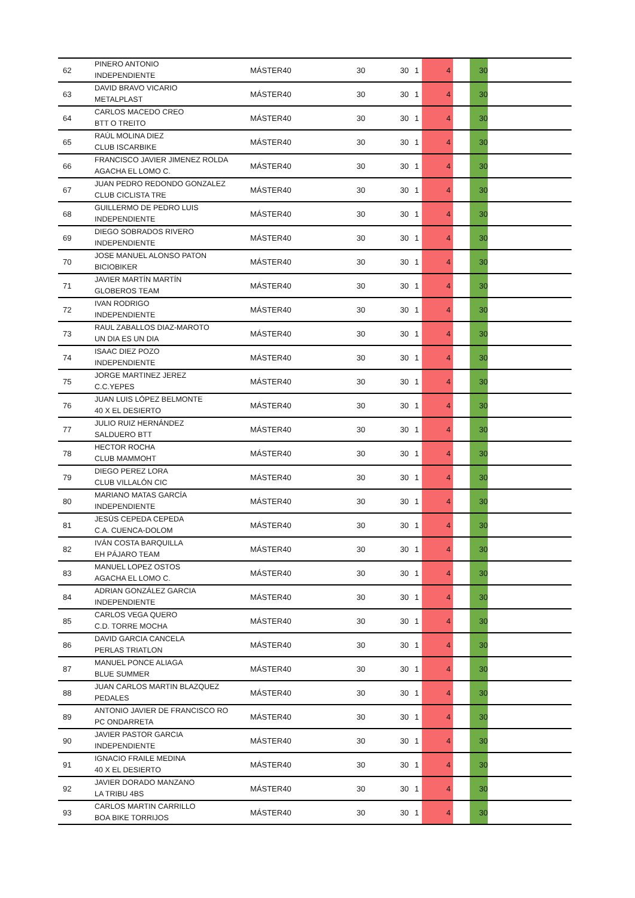| 62 | PINERO ANTONIO INDEPENDIENTE | MÁSTER40 | 30 | 30 | 1 | 4 | | 30 | |
| 63 | DAVID BRAVO VICARIO METALPLAST | MÁSTER40 | 30 | 30 | 1 | 4 | | 30 | |
| 64 | CARLOS MACEDO CREO BTT O TREITO | MÁSTER40 | 30 | 30 | 1 | 4 | | 30 | |
| 65 | RAÚL MOLINA DIEZ CLUB ISCARBIKE | MÁSTER40 | 30 | 30 | 1 | 4 | | 30 | |
| 66 | FRANCISCO JAVIER JIMENEZ ROLDA AGACHA EL LOMO C. | MÁSTER40 | 30 | 30 | 1 | 4 | | 30 | |
| 67 | JUAN PEDRO REDONDO GONZALEZ CLUB CICLISTA TRE | MÁSTER40 | 30 | 30 | 1 | 4 | | 30 | |
| 68 | GUILLERMO DE PEDRO LUIS INDEPENDIENTE | MÁSTER40 | 30 | 30 | 1 | 4 | | 30 | |
| 69 | DIEGO SOBRADOS RIVERO INDEPENDIENTE | MÁSTER40 | 30 | 30 | 1 | 4 | | 30 | |
| 70 | JOSE MANUEL ALONSO PATON BICIOBIKER | MÁSTER40 | 30 | 30 | 1 | 4 | | 30 | |
| 71 | JAVIER MARTÍN MARTÍN GLOBEROS TEAM | MÁSTER40 | 30 | 30 | 1 | 4 | | 30 | |
| 72 | IVAN RODRIGO INDEPENDIENTE | MÁSTER40 | 30 | 30 | 1 | 4 | | 30 | |
| 73 | RAUL ZABALLOS DIAZ-MAROTO UN DIA ES UN DIA | MÁSTER40 | 30 | 30 | 1 | 4 | | 30 | |
| 74 | ISAAC DIEZ POZO INDEPENDIENTE | MÁSTER40 | 30 | 30 | 1 | 4 | | 30 | |
| 75 | JORGE MARTINEZ JEREZ C.C.YEPES | MÁSTER40 | 30 | 30 | 1 | 4 | | 30 | |
| 76 | JUAN LUIS LÓPEZ BELMONTE 40 X EL DESIERTO | MÁSTER40 | 30 | 30 | 1 | 4 | | 30 | |
| 77 | JULIO RUIZ HERNÁNDEZ SALDUERO BTT | MÁSTER40 | 30 | 30 | 1 | 4 | | 30 | |
| 78 | HECTOR ROCHA CLUB MAMMOHT | MÁSTER40 | 30 | 30 | 1 | 4 | | 30 | |
| 79 | DIEGO PEREZ LORA CLUB VILLALÓN CIC | MÁSTER40 | 30 | 30 | 1 | 4 | | 30 | |
| 80 | MARIANO MATAS GARCÍA INDEPENDIENTE | MÁSTER40 | 30 | 30 | 1 | 4 | | 30 | |
| 81 | JESÚS CEPEDA CEPEDA C.A. CUENCA-DOLOM | MÁSTER40 | 30 | 30 | 1 | 4 | | 30 | |
| 82 | IVÁN COSTA BARQUILLA EH PÁJARO TEAM | MÁSTER40 | 30 | 30 | 1 | 4 | | 30 | |
| 83 | MANUEL LOPEZ OSTOS AGACHA EL LOMO C. | MÁSTER40 | 30 | 30 | 1 | 4 | | 30 | |
| 84 | ADRIAN GONZÁLEZ GARCIA INDEPENDIENTE | MÁSTER40 | 30 | 30 | 1 | 4 | | 30 | |
| 85 | CARLOS VEGA QUERO C.D. TORRE MOCHA | MÁSTER40 | 30 | 30 | 1 | 4 | | 30 | |
| 86 | DAVID GARCIA CANCELA PERLAS TRIATLON | MÁSTER40 | 30 | 30 | 1 | 4 | | 30 | |
| 87 | MANUEL PONCE ALIAGA BLUE SUMMER | MÁSTER40 | 30 | 30 | 1 | 4 | | 30 | |
| 88 | JUAN CARLOS MARTIN BLAZQUEZ PEDALES | MÁSTER40 | 30 | 30 | 1 | 4 | | 30 | |
| 89 | ANTONIO JAVIER DE FRANCISCO RO PC ONDARRETA | MÁSTER40 | 30 | 30 | 1 | 4 | | 30 | |
| 90 | JAVIER PASTOR GARCIA INDEPENDIENTE | MÁSTER40 | 30 | 30 | 1 | 4 | | 30 | |
| 91 | IGNACIO FRAILE MEDINA 40 X EL DESIERTO | MÁSTER40 | 30 | 30 | 1 | 4 | | 30 | |
| 92 | JAVIER DORADO MANZANO LA TRIBU 4BS | MÁSTER40 | 30 | 30 | 1 | 4 | | 30 | |
| 93 | CARLOS MARTIN CARRILLO BOA BIKE TORRIJOS | MÁSTER40 | 30 | 30 | 1 | 4 | | 30 | |